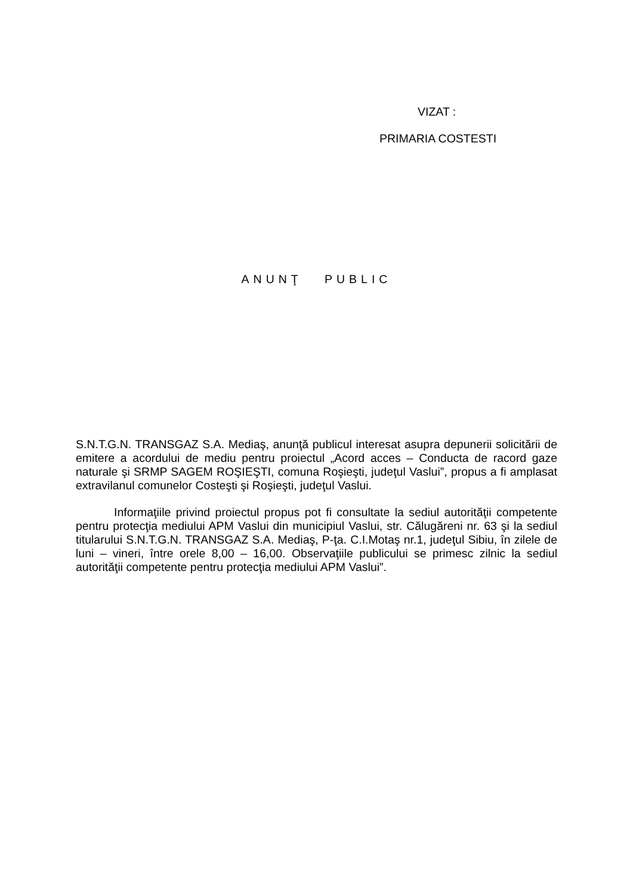VIZAT :
PRIMARIA COSTESTI
ANUNŢ PUBLIC
S.N.T.G.N. TRANSGAZ S.A. Mediaş, anunţă publicul interesat asupra depunerii solicitării de emitere a acordului de mediu pentru proiectul „Acord acces – Conducta de racord gaze naturale şi SRMP SAGEM ROŞIEŞTI, comuna Roşieşti, judeţul Vaslui”, propus a fi amplasat extravilanul comunelor Costeşti şi Roşieşti, judeţul Vaslui.
Informaţiile privind proiectul propus pot fi consultate la sediul autorităţii competente pentru protecţia mediului APM Vaslui din municipiul Vaslui, str. Călugăreni nr. 63 şi la sediul titularului S.N.T.G.N. TRANSGAZ S.A. Mediaş, P-ţa. C.I.Motaş nr.1, judeţul Sibiu, în zilele de luni – vineri, între orele 8,00 – 16,00. Observaţiile publicului se primesc zilnic la sediul autorităţii competente pentru protecţia mediului APM Vaslui”.